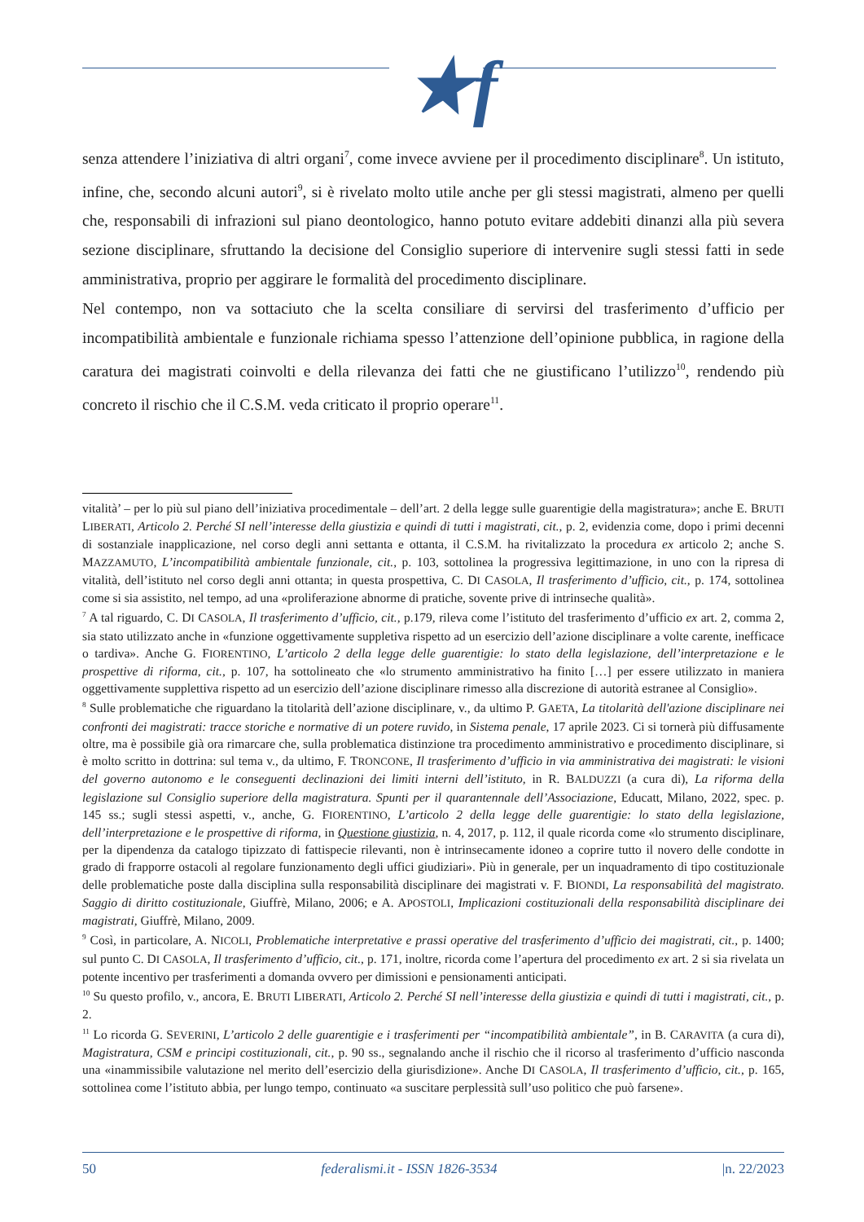★f
senza attendere l’iniziativa di altri organi<sup>7</sup>, come invece avviene per il procedimento disciplinare<sup>8</sup>. Un istituto, infine, che, secondo alcuni autori<sup>9</sup>, si è rivelato molto utile anche per gli stessi magistrati, almeno per quelli che, responsabili di infrazioni sul piano deontologico, hanno potuto evitare addebiti dinanzi alla più severa sezione disciplinare, sfruttando la decisione del Consiglio superiore di intervenire sugli stessi fatti in sede amministrativa, proprio per aggirare le formalità del procedimento disciplinare.
Nel contempo, non va sottaciuto che la scelta consiliare di servirsi del trasferimento d’ufficio per incompatibilità ambientale e funzionale richiama spesso l’attenzione dell’opinione pubblica, in ragione della caratura dei magistrati coinvolti e della rilevanza dei fatti che ne giustificano l’utilizzo<sup>10</sup>, rendendo più concreto il rischio che il C.S.M. veda criticato il proprio operare<sup>11</sup>.
vitalità’ – per lo più sul piano dell’iniziativa procedimentale – dell’art. 2 della legge sulle guarentigie della magistratura»; anche E. BRUTI LIBERATI, Articolo 2. Perché SI nell’interesse della giustizia e quindi di tutti i magistrati, cit., p. 2, evidenzia come, dopo i primi decenni di sostanziale inapplicazione, nel corso degli anni settanta e ottanta, il C.S.M. ha rivitalizzato la procedura ex articolo 2; anche S. MAZZAMUTO, L’incompatibilità ambientale funzionale, cit., p. 103, sottolinea la progressiva legittimazione, in uno con la ripresa di vitalità, dell’istituto nel corso degli anni ottanta; in questa prospettiva, C. DI CASOLA, Il trasferimento d’ufficio, cit., p. 174, sottolinea come si sia assistito, nel tempo, ad una «proliferazione abnorme di pratiche, sovente prive di intrinseche qualità».
<sup>7</sup> A tal riguardo, C. DI CASOLA, Il trasferimento d’ufficio, cit., p.179, rileva come l’istituto del trasferimento d’ufficio ex art. 2, comma 2, sia stato utilizzato anche in «funzione oggettivamente suppletiva rispetto ad un esercizio dell’azione disciplinare a volte carente, inefficace o tardiva». Anche G. FIORENTINO, L’articolo 2 della legge delle guarentigie: lo stato della legislazione, dell’interpretazione e le prospettive di riforma, cit., p. 107, ha sottolineato che «lo strumento amministrativo ha finito […] per essere utilizzato in maniera oggettivamente supplettiva rispetto ad un esercizio dell’azione disciplinare rimesso alla discrezione di autorità estranee al Consiglio».
<sup>8</sup> Sulle problematiche che riguardano la titolarità dell’azione disciplinare, v., da ultimo P. GAETA, La titolarità dell'azione disciplinare nei confronti dei magistrati: tracce storiche e normative di un potere ruvido, in Sistema penale, 17 aprile 2023. Ci si tornerà più diffusamente oltre, ma è possibile già ora rimarcare che, sulla problematica distinzione tra procedimento amministrativo e procedimento disciplinare, si è molto scritto in dottrina: sul tema v., da ultimo, F. TRONCONE, Il trasferimento d’ufficio in via amministrativa dei magistrati: le visioni del governo autonomo e le conseguenti declinazioni dei limiti interni dell’istituto, in R. BALDUZZI (a cura di), La riforma della legislazione sul Consiglio superiore della magistratura. Spunti per il quarantennale dell’Associazione, Educatt, Milano, 2022, spec. p. 145 ss.; sugli stessi aspetti, v., anche, G. FIORENTINO, L’articolo 2 della legge delle guarentigie: lo stato della legislazione, dell’interpretazione e le prospettive di riforma, in Questione giustizia, n. 4, 2017, p. 112, il quale ricorda come «lo strumento disciplinare, per la dipendenza da catalogo tipizzato di fattispecie rilevanti, non è intrinsecamente idoneo a coprire tutto il novero delle condotte in grado di frapporre ostacoli al regolare funzionamento degli uffici giudiziari». Più in generale, per un inquadramento di tipo costituzionale delle problematiche poste dalla disciplina sulla responsabilità disciplinare dei magistrati v. F. BIONDI, La responsabilità del magistrato. Saggio di diritto costituzionale, Giuffrè, Milano, 2006; e A. APOSTOLI, Implicazioni costituzionali della responsabilità disciplinare dei magistrati, Giuffrè, Milano, 2009.
<sup>9</sup> Così, in particolare, A. NICOLI, Problematiche interpretative e prassi operative del trasferimento d’ufficio dei magistrati, cit., p. 1400; sul punto C. DI CASOLA, Il trasferimento d’ufficio, cit., p. 171, inoltre, ricorda come l’apertura del procedimento ex art. 2 si sia rivelata un potente incentivo per trasferimenti a domanda ovvero per dimissioni e pensionamenti anticipati.
<sup>10</sup> Su questo profilo, v., ancora, E. BRUTI LIBERATI, Articolo 2. Perché SI nell’interesse della giustizia e quindi di tutti i magistrati, cit., p. 2.
<sup>11</sup> Lo ricorda G. SEVERINI, L’articolo 2 delle guarentigie e i trasferimenti per “incompatibilità ambientale”, in B. CARAVITA (a cura di), Magistratura, CSM e principi costituzionali, cit., p. 90 ss., segnalando anche il rischio che il ricorso al trasferimento d’ufficio nasconda una «inammissibile valutazione nel merito dell’esercizio della giurisdizione». Anche DI CASOLA, Il trasferimento d’ufficio, cit., p. 165, sottolinea come l’istituto abbia, per lungo tempo, continuato «a suscitare perplessità sull’uso politico che può farsene».
50 federalismi.it - ISSN 1826-3534 |n. 22/2023